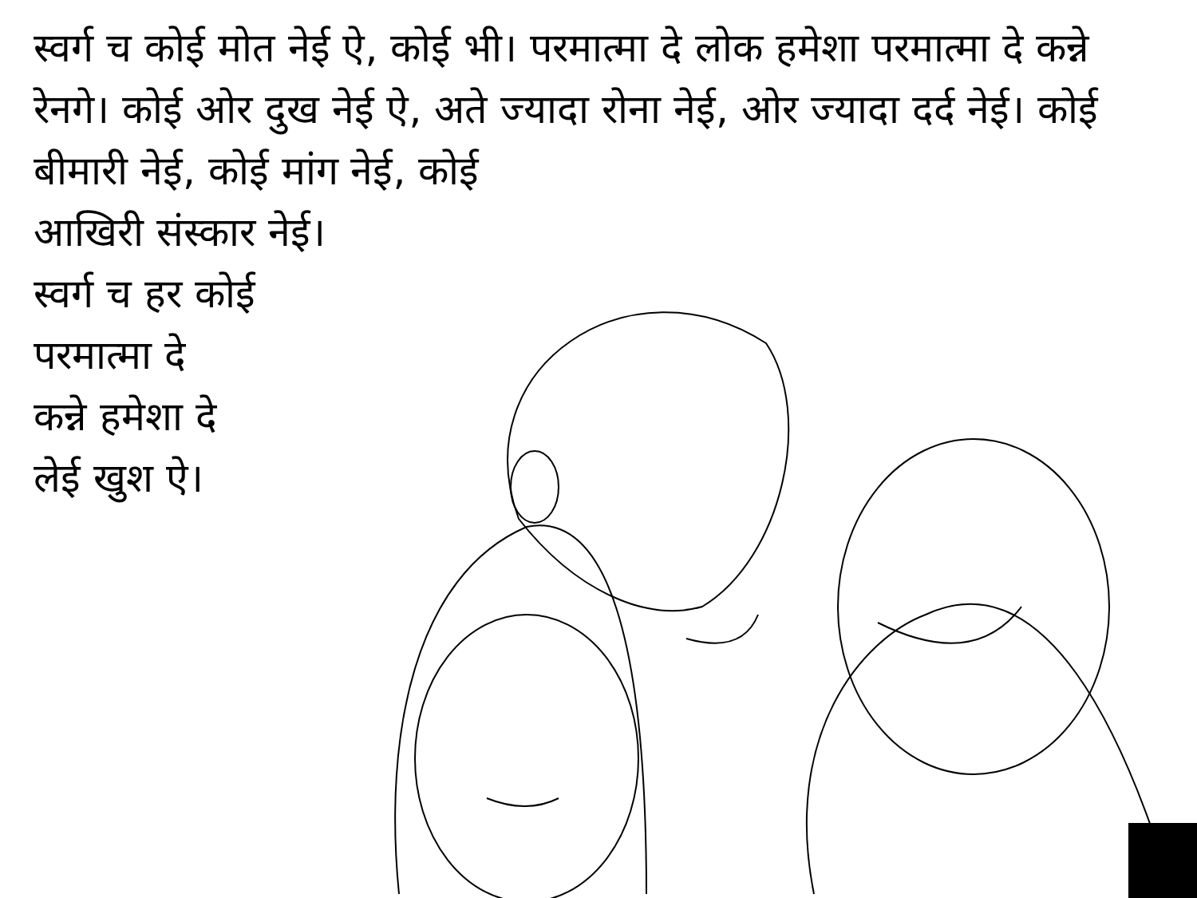स्वर्ग च कोई मोत नेई ऐ, कोई भी। परमात्मा दे लोक हमेशा परमात्मा दे कन्ने रेनगे। कोई ओर दुख नेई ऐ, अते ज्यादा रोना नेई, ओर ज्यादा दर्द नेई। कोई बीमारी नेई, कोई मांग नेई, कोई
आखिरी संस्कार नेई।
स्वर्ग च हर कोई
परमात्मा दे
कन्ने हमेशा दे
लेई खुश ऐ।